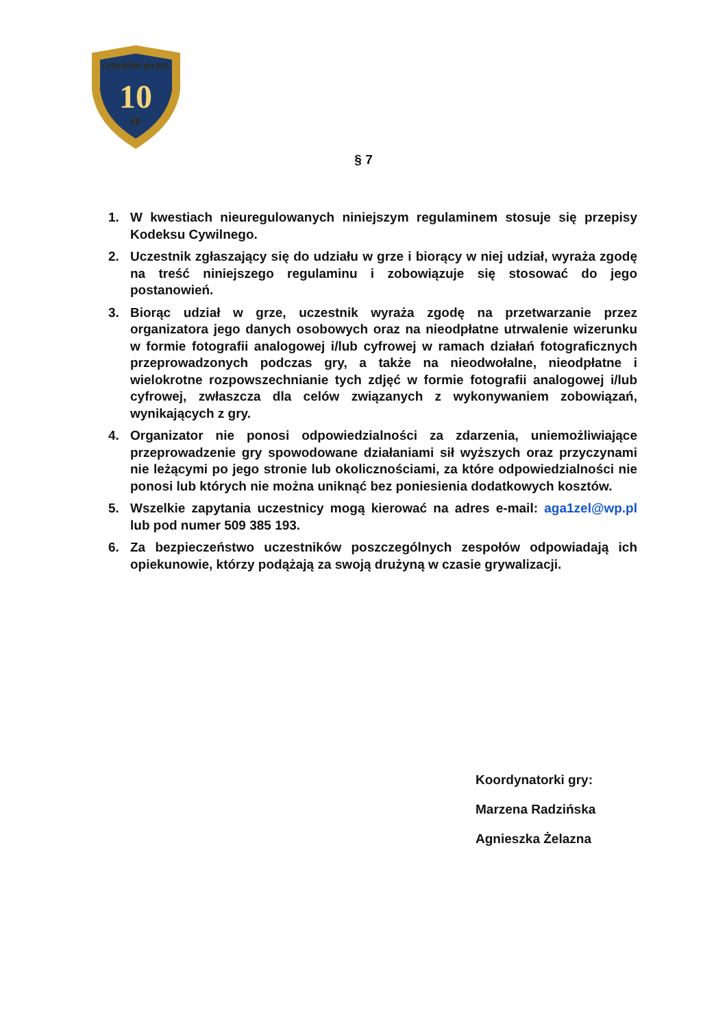10
SP
GORZÓW WLKP.
§ 7
1. W kwestiach nieuregulowanych niniejszym regulaminem stosuje się przepisy Kodeksu Cywilnego.
2. Uczestnik zgłaszający się do udziału w grze i biorący w niej udział, wyraża zgodę na treść niniejszego regulaminu i zobowiązuje się stosować do jego postanowień.
3. Biorąc udział w grze, uczestnik wyraża zgodę na przetwarzanie przez organizatora jego danych osobowych oraz na nieodpłatne utrwalenie wizerunku w formie fotografii analogowej i/lub cyfrowej w ramach działań fotograficznych przeprowadzonych podczas gry, a także na nieodwołalne, nieodpłatne i wielokrotne rozpowszechnianie tych zdjęć w formie fotografii analogowej i/lub cyfrowej, zwłaszcza dla celów związanych z wykonywaniem zobowiązań, wynikających z gry.
4. Organizator nie ponosi odpowiedzialności za zdarzenia, uniemożliwiające przeprowadzenie gry spowodowane działaniami sił wyższych oraz przyczynami nie leżącymi po jego stronie lub okolicznościami, za które odpowiedzialności nie ponosi lub których nie można uniknąć bez poniesienia dodatkowych kosztów.
5. Wszelkie zapytania uczestnicy mogą kierować na adres e-mail: aga1zel@wp.pl lub pod numer 509 385 193.
6. Za bezpieczeństwo uczestników poszczególnych zespołów odpowiadają ich opiekunowie, którzy podążają za swoją drużyną w czasie grywalizacji.
Koordynatorki gry:
Marzena Radzińska
Agnieszka Żelazna